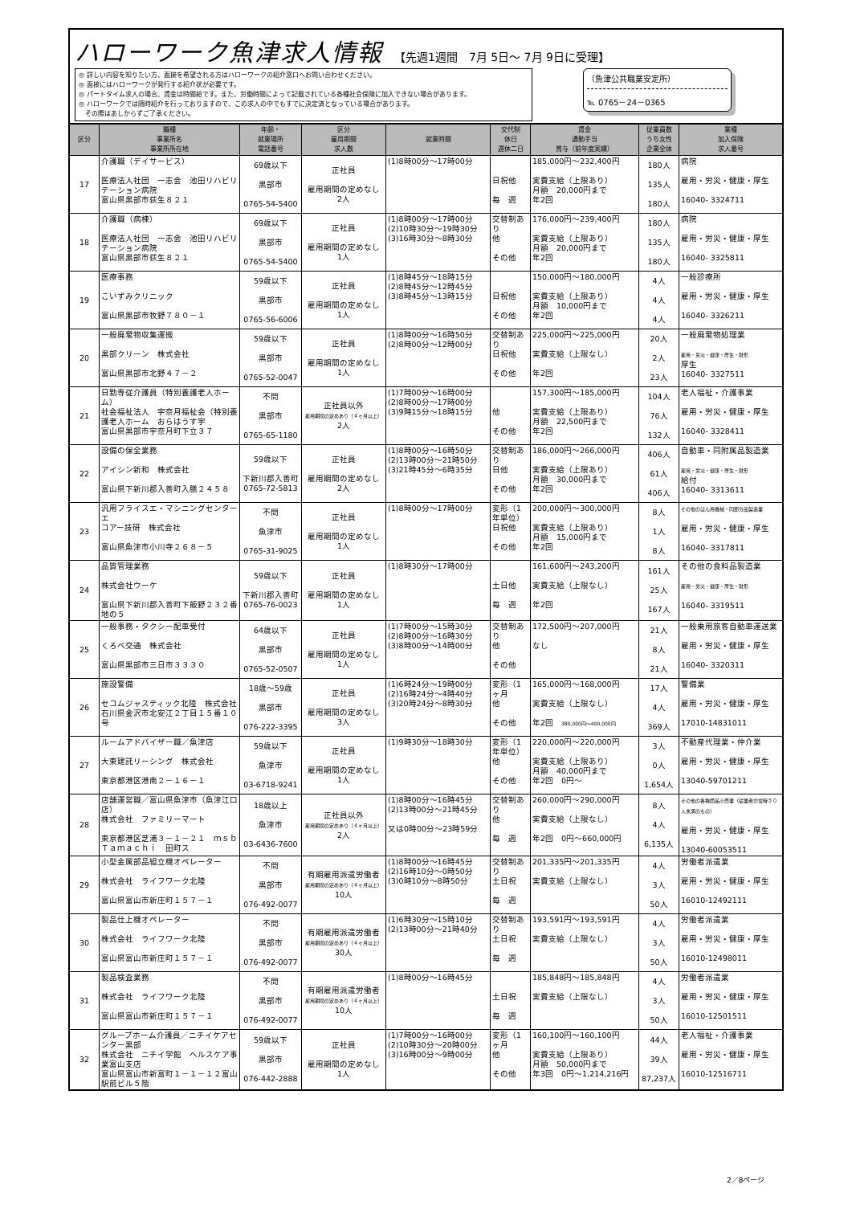ハローワーク魚津求人情報 【先週1週間　7月 5日～ 7月 9日に受理】
◎ 詳しい内容を知りたい方、面接を希望される方はハローワークの紹介窓口へお問い合わせください。
◎ 面接にはハローワークが発行する紹介状が必要です。
◎ パートタイム求人の場合、賃金は時間給です。また、労働時間によって記載されている各種社会保険に加入できない場合があります。
◎ ハローワークでは随時紹介を行っておりますので、この求人の中でもすでに決定済となっている場合があります。
　その際はあしからずご了承ください。
（魚津公共職業安定所）
℡ 0765－24－0365
| 区分 | 職種 事業所名 事業所所在地 | 年齢・ 就業場所 電話番号 | 区分 雇用期間 求人数 | 就業時間 | 交代制 休日 週休二日 | 賃金 通勤手当 賞与（前年度実績） | 従業員数 うち女性 企業全体 | 業種 加入保険 求人番号 |
| --- | --- | --- | --- | --- | --- | --- | --- | --- |
| 17 | 介護職（デイサービス） 医療法人社団 一志会 池田リハビリテーション病院 富山県黒部市荻生８２１ | 69歳以下 黒部市 0765-54-5400 | 正社員 雇用期間の定めなし 2人 | (1)8時00分～17時00分 | 日祝他 毎 週 | 185,000円～232,400円 実費支給（上限あり） 月額 20,000円まで 年2回 | 180人 135人 180人 | 病院 雇用・労災・健康・厚生 16040- 3324711 |
| 18 | 介護職（病棟） 医療法人社団 一志会 池田リハビリテーション病院 富山県黒部市荻生８２１ | 69歳以下 黒部市 0765-54-5400 | 正社員 雇用期間の定めなし 1人 | (1)8時00分～17時00分 (2)10時30分～19時30分 (3)16時30分～8時30分 | 交替制あり 他 その他 | 176,000円～239,400円 実費支給（上限あり） 月額 20,000円まで 年2回 | 180人 135人 180人 | 病院 雇用・労災・健康・厚生 16040- 3325811 |
| 19 | 医療事務 こいずみクリニック 富山県黒部市牧野７８０－１ | 59歳以下 黒部市 0765-56-6006 | 正社員 雇用期間の定めなし 1人 | (1)8時45分～18時15分 (2)8時45分～12時45分 (3)8時45分～13時15分 | 日祝他 その他 | 150,000円～180,000円 実費支給（上限あり） 月額 10,000円まで 年2回 | 4人 4人 4人 | 一般診療所 雇用・労災・健康・厚生 16040- 3326211 |
| 20 | 一般廃棄物収集運搬 黒部クリーン 株式会社 富山県黒部市北野４７－２ | 59歳以下 黒部市 0765-52-0047 | 正社員 雇用期間の定めなし 1人 | (1)8時00分～16時50分 (2)8時00分～12時00分 | 交替制あり 日祝他 その他 | 225,000円～225,000円 実費支給（上限なし） 年2回 | 20人 2人 23人 | 一般廃棄物処理業 雇用・労災・健康・厚生・財形 厚生 16040- 3327511 |
| 21 | 日勤専従介護員（特別養護老人ホーム） 社会福祉法人 宇奈月福祉会（特別養護老人ホーム おらはうす宇 富山県黒部市宇奈月町下立３７ | 不問 黒部市 0765-65-1180 | 正社員以外 雇用期間の定めあり（４ヶ月以上） 2人 | (1)7時00分～16時00分 (2)8時00分～17時00分 (3)9時15分～18時15分 | 他 その他 | 157,300円～185,000円 実費支給（上限あり） 月額 22,500円まで 年2回 | 104人 76人 132人 | 老人福祉・介護事業 雇用・労災・健康・厚生 16040- 3328411 |
| 22 | 設備の保全業務 アイシン新和 株式会社 富山県下新川郡入善町入膳２４５８ | 59歳以下 下新川郡入善町 0765-72-5813 | 正社員 雇用期間の定めなし 2人 | (1)8時00分～16時50分 (2)13時00分～21時50分 (3)21時45分～6時35分 | 交替制あり 日他 その他 | 186,000円～266,000円 実費支給（上限あり） 月額 30,000円まで 年2回 | 406人 61人 406人 | 自動車・同附属品製造業 雇用・労災・健康・厚生・財形 給付 16040- 3313611 |
| 23 | 汎用フライスエ・マシニングセンターエ コアー技研 株式会社 富山県魚津市小川寺２６８－５ | 不問 魚津市 0765-31-9025 | 正社員 雇用期間の定めなし 1人 | (1)8時00分～17時00分 | 変形（1年単位） 日祝他 その他 | 200,000円～300,000円 実費支給（上限あり） 月額 15,000円まで 年2回 | 8人 1人 8人 | その他のはん用機械・同部分品製造業 雇用・労災・健康・厚生 16040- 3317811 |
| 24 | 品質管理業務 株式会社ウーケ 富山県下新川郡入善町下飯野２３２番地の５ | 59歳以下 下新川郡入善町 0765-76-0023 | 正社員 雇用期間の定めなし 1人 | (1)8時30分～17時00分 | 土日他 毎 週 | 161,600円～243,200円 実費支給（上限なし） 年2回 | 161人 25人 167人 | その他の食料品製造業 雇用・労災・健康・厚生・財形 16040- 3319511 |
| 25 | 一般事務・タクシー配車受付 くろべ交通 株式会社 富山県黒部市三日市３３３０ | 64歳以下 黒部市 0765-52-0507 | 正社員 雇用期間の定めなし 1人 | (1)7時00分～15時30分 (2)8時00分～16時30分 (3)8時00分～14時00分 | 交替制あり 他 その他 | 172,500円～207,000円 なし | 21人 8人 21人 | 一般乗用旅客自動車運送業 雇用・労災・健康・厚生 16040- 3320311 |
| 26 | 施設警備 セコムジャスティック北陸 株式会社 石川県金沢市北安江２丁目１５番１０号 | 18歳～59歳 黒部市 076-222-3395 | 正社員 雇用期間の定めなし 3人 | (1)6時24分～19時00分 (2)16時24分～4時40分 (3)20時24分～8時30分 | 変形（1ヶ月 他 その他 | 165,000円～168,000円 実費支給（上限なし） 年2回 380,000円～400,000円 | 17人 4人 369人 | 警備業 雇用・労災・健康・厚生 17010-14831011 |
| 27 | ルームアドバイザー職／魚津店 大東建託リーシング 株式会社 東京都港区港南２－１６－１ | 59歳以下 魚津市 03-6718-9241 | 正社員 雇用期間の定めなし 1人 | (1)9時30分～18時30分 | 変形（1年単位） 他 その他 | 220,000円～220,000円 実費支給（上限あり） 月額 40,000円まで 年2回 0円～ | 3人 0人 1,654人 | 不動産代理業・仲介業 雇用・労災・健康・厚生 13040-59701211 |
| 28 | 店舗運営職／富山県魚津市（魚津江口店） 株式会社 ファミリーマート 東京都港区芝浦３－１－２１ ｍｓｂ Ｔａｍａｃｈｉ 田町ス | 18歳以上 魚津市 03-6436-7600 | 正社員以外 雇用期間の定めあり（４ヶ月以上） 2人 | (1)8時00分～16時45分 (2)13時00分～21時45分 又は0時00分～23時59分 | 交替制あり 他 毎 週 | 260,000円～290,000円 実費支給（上限なし） 年2回 0円～660,000円 | 8人 4人 6,135人 | その他の各種商品小売業（従業者が常時５０人未満のもの） 雇用・労災・健康・厚生 13040-60053511 |
| 29 | 小型金属部品組立機オペレーター 株式会社 ライフワーク北陸 富山県富山市新庄町１５７－１ | 不問 黒部市 076-492-0077 | 有期雇用派遣労働者 雇用期間の定めあり（４ヶ月以上） 10人 | (1)8時00分～16時45分 (2)16時10分～0時50分 (3)0時10分～8時50分 | 交替制あり 土日祝 毎 週 | 201,335円～201,335円 実費支給（上限なし） | 4人 3人 50人 | 労働者派遣業 雇用・労災・健康・厚生 16010-12492111 |
| 30 | 製品仕上機オペレーター 株式会社 ライフワーク北陸 富山県富山市新庄町１５７－１ | 不問 黒部市 076-492-0077 | 有期雇用派遣労働者 雇用期間の定めあり（４ヶ月以上） 30人 | (1)6時30分～15時10分 (2)13時00分～21時40分 | 交替制あり 土日祝 毎 週 | 193,591円～193,591円 実費支給（上限なし） | 4人 3人 50人 | 労働者派遣業 雇用・労災・健康・厚生 16010-12498011 |
| 31 | 製品検査業務 株式会社 ライフワーク北陸 富山県富山市新庄町１５７－１ | 不問 黒部市 076-492-0077 | 有期雇用派遣労働者 雇用期間の定めあり（４ヶ月以上） 10人 | (1)8時00分～16時45分 | 土日祝 毎 週 | 185,848円～185,848円 実費支給（上限なし） | 4人 3人 50人 | 労働者派遣業 雇用・労災・健康・厚生 16010-12501511 |
| 32 | グループホーム介護員／ニチイケアセンター黒部 株式会社 ニチイ学館 ヘルスケア事業富山支店 富山県富山市新富町１－１－１２富山駅前ビル５階 | 59歳以下 黒部市 076-442-2888 | 正社員 雇用期間の定めなし 1人 | (1)7時00分～16時00分 (2)10時30分～20時00分 (3)16時00分～9時00分 | 変形（1ヶ月 他 その他 | 160,100円～160,100円 実費支給（上限あり） 月額 50,000円まで 年3回 0円～1,214,216円 | 44人 39人 87,237人 | 老人福祉・介護事業 雇用・労災・健康・厚生 16010-12516711 |
2／8ページ